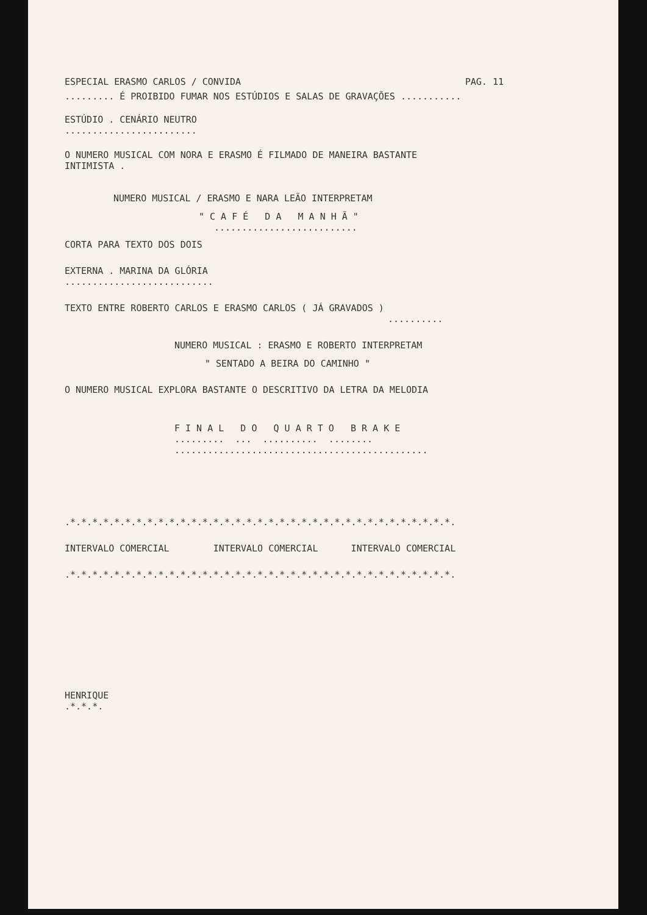ESPECIAL ERASMO CARLOS / CONVIDA PAG. 11
......... É PROIBIDO FUMAR NOS ESTÚDIOS E SALAS DE GRAVAÇÕES ...........
ESTÚDIO . CENÁRIO NEUTRO
........................
O NUMERO MUSICAL COM NORA E ERASMO É FILMADO DE MANEIRA BASTANTE
INTIMISTA .
NUMERO MUSICAL / ERASMO E NARA LEÃO INTERPRETAM
" C A F É D A M A N H Ã "
..........................
CORTA PARA TEXTO DOS DOIS
EXTERNA . MARINA DA GLÓRIA
...........................
TEXTO ENTRE ROBERTO CARLOS E ERASMO CARLOS ( JÁ GRAVADOS )
..........
NUMERO MUSICAL : ERASMO E ROBERTO INTERPRETAM
" SENTADO A BEIRA DO CAMINHO "
O NUMERO MUSICAL EXPLORA BASTANTE O DESCRITIVO DA LETRA DA MELODIA
F I N A L D O Q U A R T O B R A K E
......... ... .......... ........
..............................................
.*.*.*.*.*.*.*.*.*.*.*.*.*.*.*.*.*.*.*.*.*.*.*.*.*.*.*.*.*.*.*.*.*.*.*.
INTERVALO COMERCIAL INTERVALO COMERCIAL INTERVALO COMERCIAL
.*.*.*.*.*.*.*.*.*.*.*.*.*.*.*.*.*.*.*.*.*.*.*.*.*.*.*.*.*.*.*.*.*.*.*.
HENRIQUE
.*.*.*.